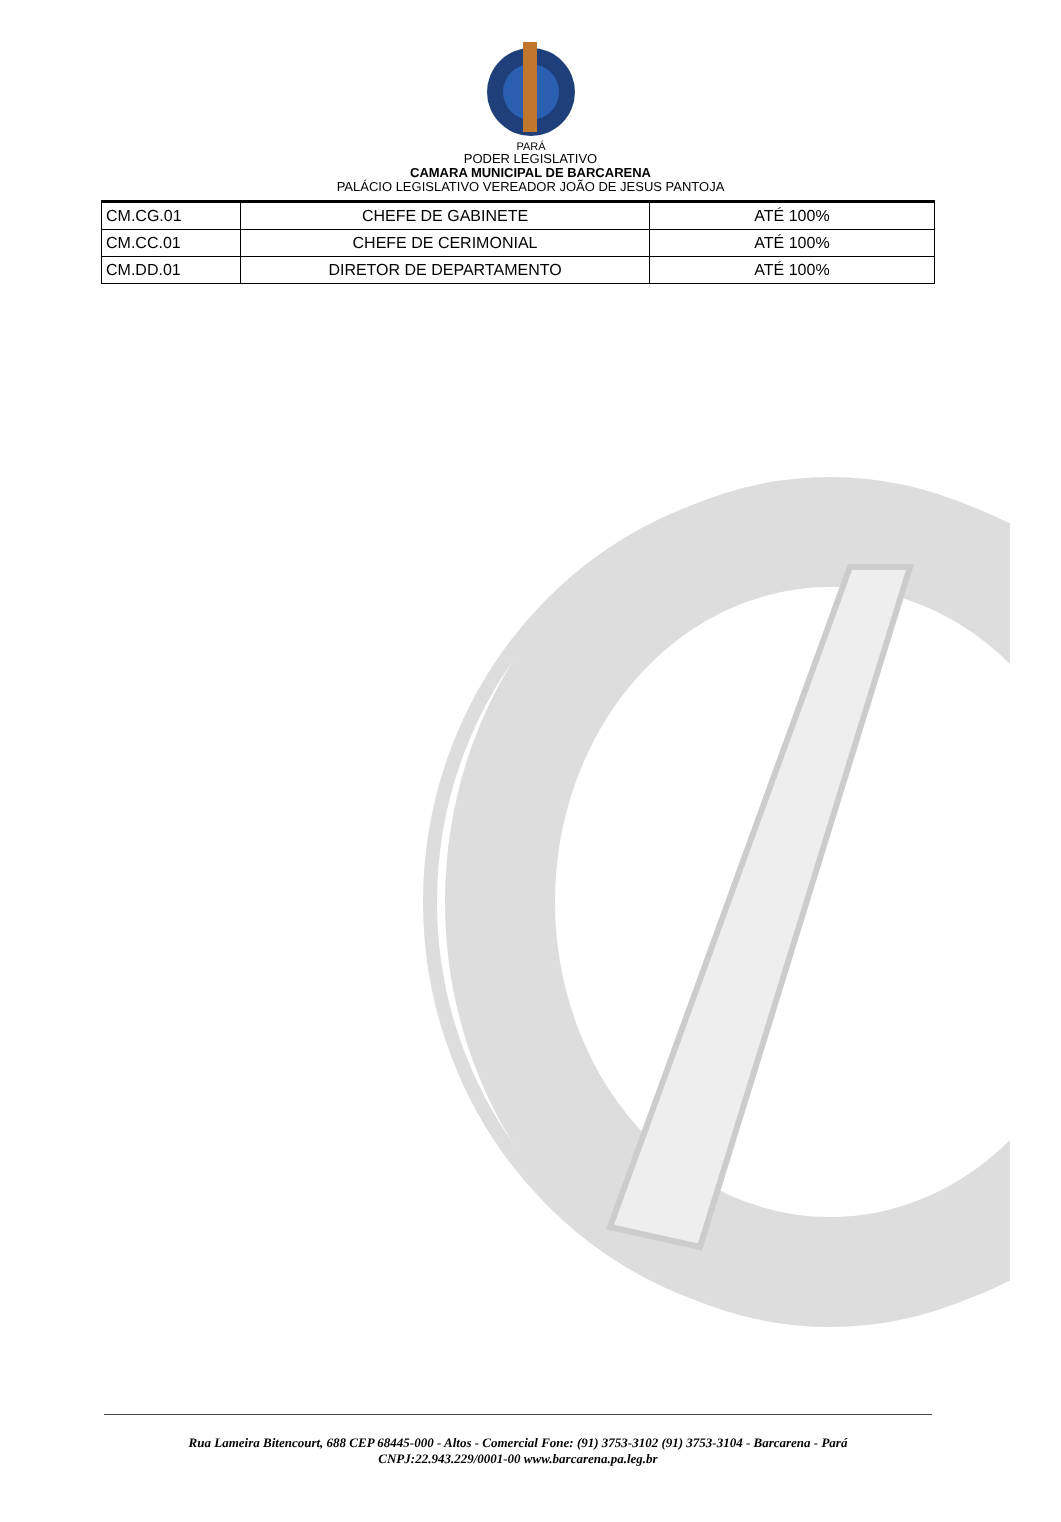PARÁ
PODER LEGISLATIVO
CAMARA MUNICIPAL DE BARCARENA
PALÁCIO LEGISLATIVO VEREADOR JOÃO DE JESUS PANTOJA
| CM.CG.01 | CHEFE DE GABINETE | ATÉ 100% |
| CM.CC.01 | CHEFE DE CERIMONIAL | ATÉ 100% |
| CM.DD.01 | DIRETOR DE DEPARTAMENTO | ATÉ 100% |
Rua Lameira Bitencourt, 688 CEP 68445-000 - Altos - Comercial Fone: (91) 3753-3102 (91) 3753-3104 - Barcarena - Pará
CNPJ:22.943.229/0001-00 www.barcarena.pa.leg.br